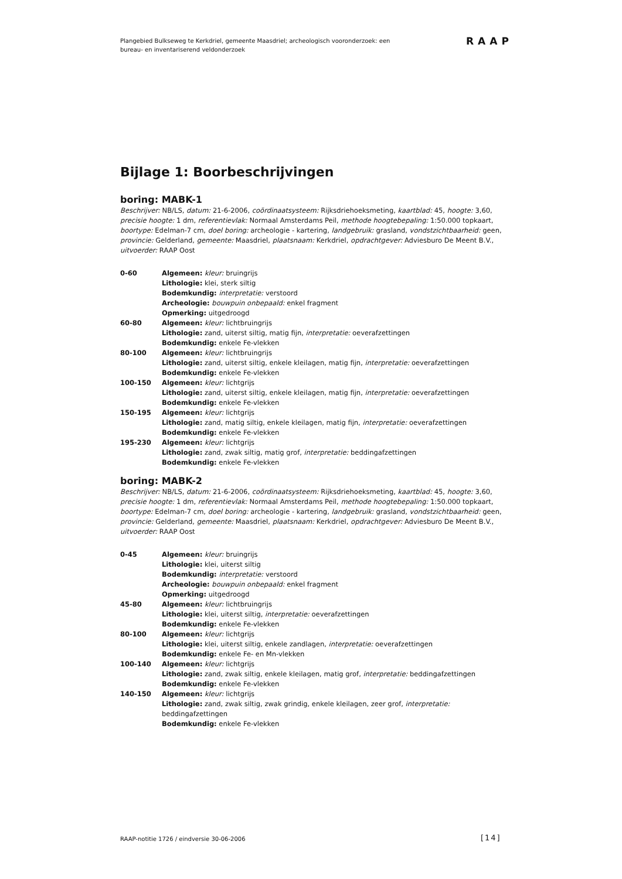Plangebied Bulkseweg te Kerkdriel, gemeente Maasdriel; archeologisch vooronderzoek: een bureau- en inventariserend veldonderzoek
RAAP
Bijlage 1: Boorbeschrijvingen
boring: MABK-1
Beschrijver: NB/LS, datum: 21-6-2006, coördinaatsysteem: Rijksdriehoeksmeting, kaartblad: 45, hoogte: 3,60, precisie hoogte: 1 dm, referentievlak: Normaal Amsterdams Peil, methode hoogtebepaling: 1:50.000 topkaart, boortype: Edelman-7 cm, doel boring: archeologie - kartering, landgebruik: grasland, vondstzichtbaarheid: geen, provincie: Gelderland, gemeente: Maasdriel, plaatsnaam: Kerkdriel, opdrachtgever: Adviesburo De Meent B.V., uitvoerder: RAAP Oost
| 0-60 | Algemeen: kleur: bruingrijs Lithologie: klei, sterk siltig Bodemkundig: interpretatie: verstoord Archeologie: bouwpuin onbepaald: enkel fragment Opmerking: uitgedroogd |
| 60-80 | Algemeen: kleur: lichtbruingrijs Lithologie: zand, uiterst siltig, matig fijn, interpretatie: oeverafzettingen Bodemkundig: enkele Fe-vlekken |
| 80-100 | Algemeen: kleur: lichtbruingrijs Lithologie: zand, uiterst siltig, enkele kleilagen, matig fijn, interpretatie: oeverafzettingen Bodemkundig: enkele Fe-vlekken |
| 100-150 | Algemeen: kleur: lichtgrijs Lithologie: zand, uiterst siltig, enkele kleilagen, matig fijn, interpretatie: oeverafzettingen Bodemkundig: enkele Fe-vlekken |
| 150-195 | Algemeen: kleur: lichtgrijs Lithologie: zand, matig siltig, enkele kleilagen, matig fijn, interpretatie: oeverafzettingen Bodemkundig: enkele Fe-vlekken |
| 195-230 | Algemeen: kleur: lichtgrijs Lithologie: zand, zwak siltig, matig grof, interpretatie: beddingafzettingen Bodemkundig: enkele Fe-vlekken |
boring: MABK-2
Beschrijver: NB/LS, datum: 21-6-2006, coördinaatsysteem: Rijksdriehoeksmeting, kaartblad: 45, hoogte: 3,60, precisie hoogte: 1 dm, referentievlak: Normaal Amsterdams Peil, methode hoogtebepaling: 1:50.000 topkaart, boortype: Edelman-7 cm, doel boring: archeologie - kartering, landgebruik: grasland, vondstzichtbaarheid: geen, provincie: Gelderland, gemeente: Maasdriel, plaatsnaam: Kerkdriel, opdrachtgever: Adviesburo De Meent B.V., uitvoerder: RAAP Oost
| 0-45 | Algemeen: kleur: bruingrijs Lithologie: klei, uiterst siltig Bodemkundig: interpretatie: verstoord Archeologie: bouwpuin onbepaald: enkel fragment Opmerking: uitgedroogd |
| 45-80 | Algemeen: kleur: lichtbruingrijs Lithologie: klei, uiterst siltig, interpretatie: oeverafzettingen Bodemkundig: enkele Fe-vlekken |
| 80-100 | Algemeen: kleur: lichtgrijs Lithologie: klei, uiterst siltig, enkele zandlagen, interpretatie: oeverafzettingen Bodemkundig: enkele Fe- en Mn-vlekken |
| 100-140 | Algemeen: kleur: lichtgrijs Lithologie: zand, zwak siltig, enkele kleilagen, matig grof, interpretatie: beddingafzettingen Bodemkundig: enkele Fe-vlekken |
| 140-150 | Algemeen: kleur: lichtgrijs Lithologie: zand, zwak siltig, zwak grindig, enkele kleilagen, zeer grof, interpretatie: beddingafzettingen Bodemkundig: enkele Fe-vlekken |
RAAP-notitie 1726 / eindversie 30-06-2006
[14]